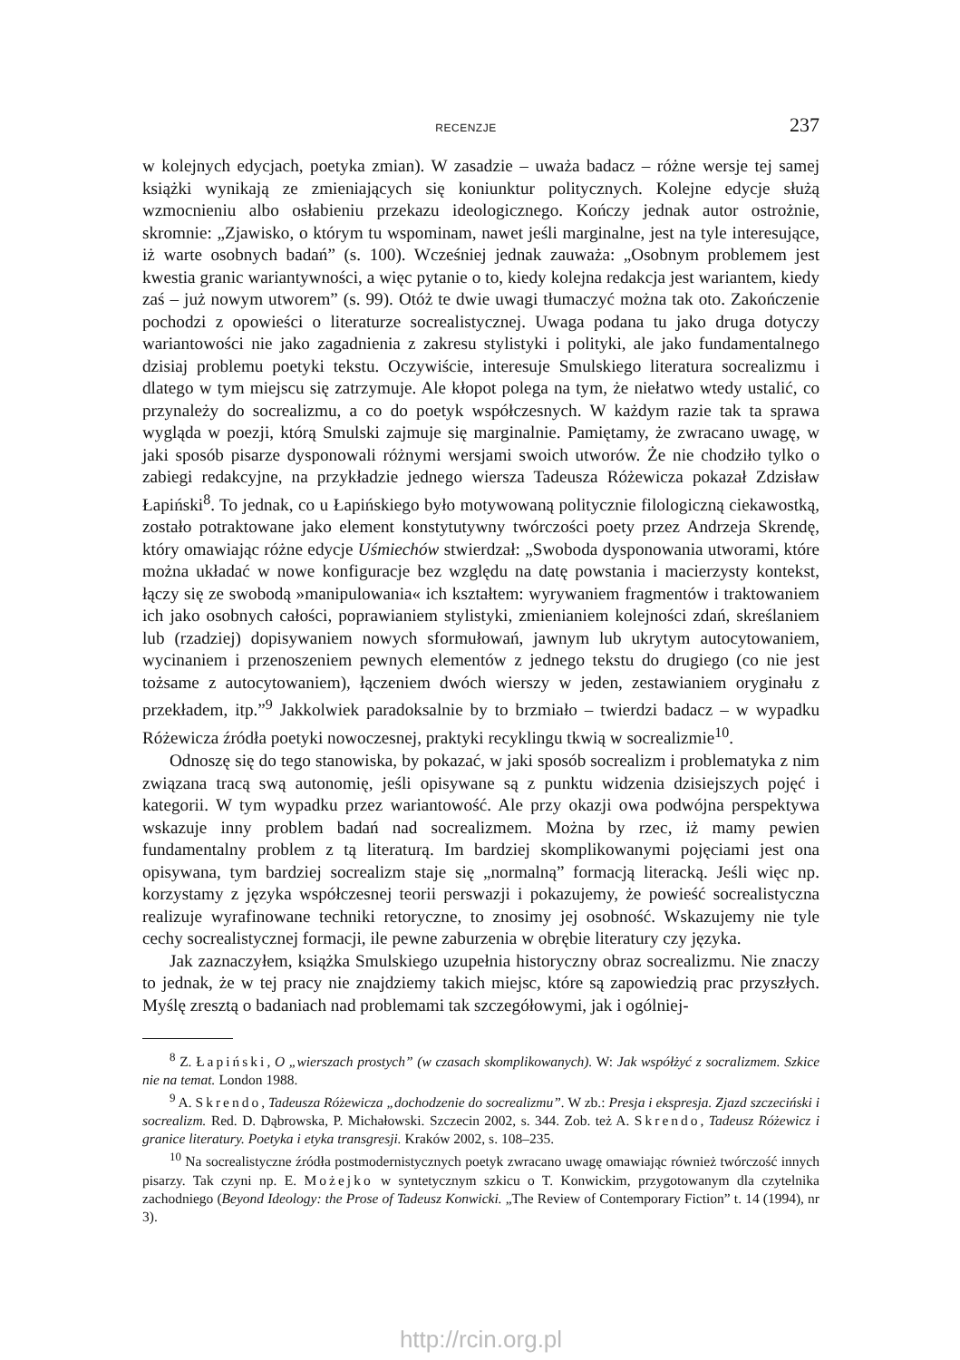RECENZJE 237
w kolejnych edycjach, poetyka zmian). W zasadzie – uważa badacz – różne wersje tej samej książki wynikają ze zmieniających się koniunktur politycznych. Kolejne edycje służą wzmocnieniu albo osłabieniu przekazu ideologicznego. Kończy jednak autor ostrożnie, skromnie: „Zjawisko, o którym tu wspominam, nawet jeśli marginalne, jest na tyle interesujące, iż warte osobnych badań” (s. 100). Wcześniej jednak zauważa: „Osobnym problemem jest kwestia granic wariantywności, a więc pytanie o to, kiedy kolejna redakcja jest wariantem, kiedy zaś – już nowym utworem” (s. 99). Otóż te dwie uwagi tłumaczyć można tak oto. Zakończenie pochodzi z opowieści o literaturze socrealistycznej. Uwaga podana tu jako druga dotyczy wariantowości nie jako zagadnienia z zakresu stylistyki i polityki, ale jako fundamentalnego dzisiaj problemu poetyki tekstu. Oczywiście, interesuje Smulskiego literatura socrealizmu i dlatego w tym miejscu się zatrzymuje. Ale kłopot polega na tym, że niełatwo wtedy ustalić, co przynależy do socrealizmu, a co do poetyk współczesnych. W każdym razie tak ta sprawa wygląda w poezji, którą Smulski zajmuje się marginalnie. Pamiętamy, że zwracano uwagę, w jaki sposób pisarze dysponowali różnymi wersjami swoich utworów. Że nie chodziło tylko o zabiegi redakcyjne, na przykładzie jednego wiersza Tadeusza Różewicza pokazał Zdzisław Łapiński<sup>8</sup>. To jednak, co u Łapińskiego było motywowaną politycznie filologiczną ciekawostką, zostało potraktowane jako element konstytutywny twórczości poety przez Andrzeja Skrendę, który omawiając różne edycje Uśmiechów stwierdzał: „Swoboda dysponowania utworami, które można układać w nowe konfiguracje bez względu na datę powstania i macierzysty kontekst, łączy się ze swobodą »manipulowania« ich kształtem: wyrywaniem fragmentów i traktowaniem ich jako osobnych całości, poprawianiem stylistyki, zmienianiem kolejności zdań, skreślaniem lub (rzadziej) dopisywaniem nowych sformułowań, jawnym lub ukrytym autocytowaniem, wycinaniem i przenoszeniem pewnych elementów z jednego tekstu do drugiego (co nie jest tożsame z autocytowaniem), łączeniem dwóch wierszy w jeden, zestawianiem oryginału z przekładem, itp.”<sup>9</sup> Jakkolwiek paradoksalnie by to brzmiało – twierdzi badacz – w wypadku Różewicza źródła poetyki nowoczesnej, praktyki recyklingu tkwią w socrealizmie<sup>10</sup>.
Odnoszę się do tego stanowiska, by pokazać, w jaki sposób socrealizm i problematyka z nim związana tracą swą autonomię, jeśli opisywane są z punktu widzenia dzisiejszych pojęć i kategorii. W tym wypadku przez wariantowość. Ale przy okazji owa podwójna perspektywa wskazuje inny problem badań nad socrealizmem. Można by rzec, iż mamy pewien fundamentalny problem z tą literaturą. Im bardziej skomplikowanymi pojęciami jest ona opisywana, tym bardziej socrealizm staje się „normalną” formacją literacką. Jeśli więc np. korzystamy z języka współczesnej teorii perswazji i pokazujemy, że powieść socrealistyczna realizuje wyrafinowane techniki retoryczne, to znosimy jej osobność. Wskazujemy nie tyle cechy socrealistycznej formacji, ile pewne zaburzenia w obrębie literatury czy języka.
Jak zaznaczyłem, książka Smulskiego uzupełnia historyczny obraz socrealizmu. Nie znaczy to jednak, że w tej pracy nie znajdziemy takich miejsc, które są zapowiedzią prac przyszłych. Myślę zresztą o badaniach nad problemami tak szczegółowymi, jak i ogólniej-
<sup>8</sup> Z. Łapiński, O „wierszach prostych” (w czasach skomplikowanych). W: Jak współżyć z socralizmem. Szkice nie na temat. London 1988.
<sup>9</sup> A. Skrendo, Tadeusza Różewicza „dochodzenie do socrealizmu”. W zb.: Presja i ekspresja. Zjazd szczeciński i socrealizm. Red. D. Dąbrowska, P. Michałowski. Szczecin 2002, s. 344. Zob. też A. Skrendo, Tadeusz Różewicz i granice literatury. Poetyka i etyka transgresji. Kraków 2002, s. 108–235.
<sup>10</sup> Na socrealistyczne źródła postmodernistycznych poetyk zwracano uwagę omawiając również twórczość innych pisarzy. Tak czyni np. E. Możejko w syntetycznym szkicu o T. Konwickim, przygotowanym dla czytelnika zachodniego (Beyond Ideology: the Prose of Tadeusz Konwicki. „The Review of Contemporary Fiction” t. 14 (1994), nr 3).
http://rcin.org.pl